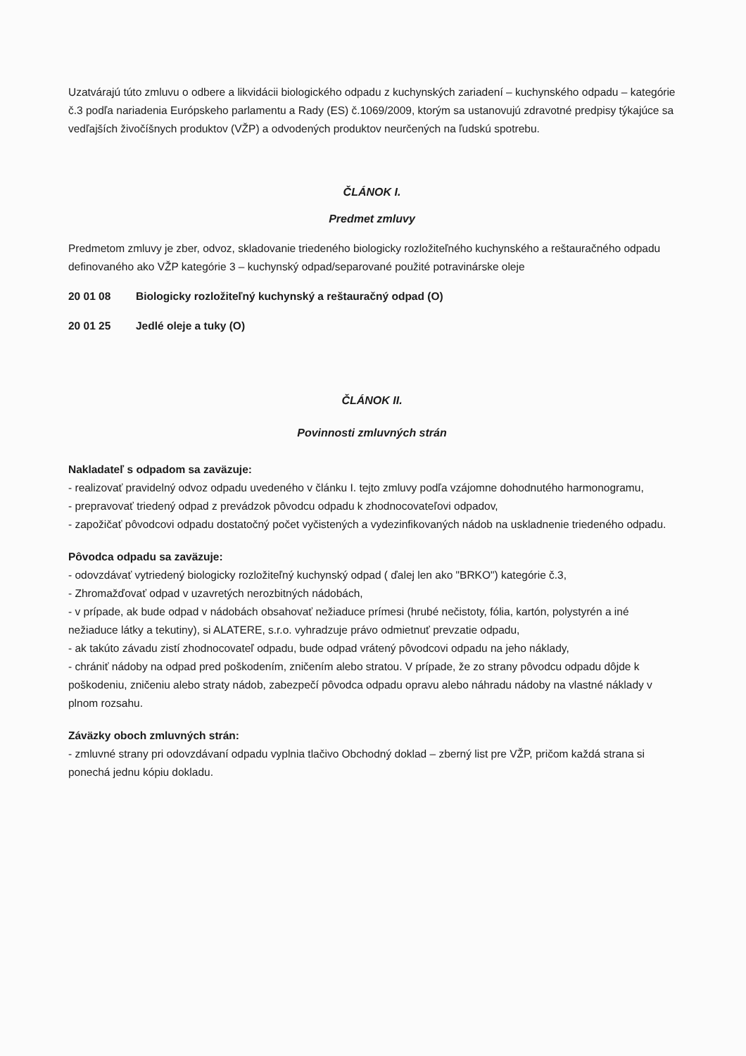Uzatvárajú túto zmluvu o odbere a likvidácii biologického odpadu z kuchynských zariadení – kuchynského odpadu – kategórie č.3 podľa nariadenia Európskeho parlamentu a Rady (ES) č.1069/2009, ktorým sa ustanovujú zdravotné predpisy týkajúce sa vedľajších živočíšnych produktov (VŽP) a odvodených produktov neurčených na ľudskú spotrebu.
ČLÁNOK I.
Predmet zmluvy
Predmetom zmluvy je zber, odvoz, skladovanie triedeného biologicky rozložiteľného kuchynského a reštauračného odpadu definovaného ako VŽP kategórie 3 – kuchynský odpad/separované použité potravinárske oleje
20 01 08 Biologicky rozložiteľný kuchynský a reštauračný odpad (O)
20 01 25 Jedlé oleje a tuky (O)
ČLÁNOK II.
Povinnosti zmluvných strán
Nakladateľ s odpadom sa zaväzuje:
- realizovať pravidelný odvoz odpadu uvedeného v článku I. tejto zmluvy podľa vzájomne dohodnutého harmonogramu,
- prepravovať triedený odpad z prevádzok pôvodcu odpadu k zhodnocovateľovi odpadov,
- zapožičať pôvodcovi odpadu dostatočný počet vyčistených a vydezinfikovaných nádob na uskladnenie triedeného odpadu.
Pôvodca odpadu sa zaväzuje:
- odovzdávať vytriedený biologicky rozložiteľný kuchynský odpad ( ďalej len ako "BRKO") kategórie č.3,
- Zhromažďovať odpad v uzavretých nerozbitných nádobách,
- v prípade, ak bude odpad v nádobách obsahovať nežiaduce prímesi (hrubé nečistoty, fólia, kartón, polystyrén a iné nežiaduce látky a tekutiny), si ALATERE, s.r.o. vyhradzuje právo odmietnuť prevzatie odpadu,
- ak takúto závadu zistí zhodnocovateľ odpadu, bude odpad vrátený pôvodcovi odpadu na jeho náklady,
- chrániť nádoby na odpad pred poškodením, zničením alebo stratou. V prípade, že zo strany pôvodcu odpadu dôjde k poškodeniu, zničeniu alebo straty nádob, zabezpečí pôvodca odpadu opravu alebo náhradu nádoby na vlastné náklady v plnom rozsahu.
Záväzky oboch zmluvných strán:
- zmluvné strany pri odovzdávaní odpadu vyplnia tlačivo Obchodný doklad – zberný list pre VŽP, pričom každá strana si ponechá jednu kópiu dokladu.